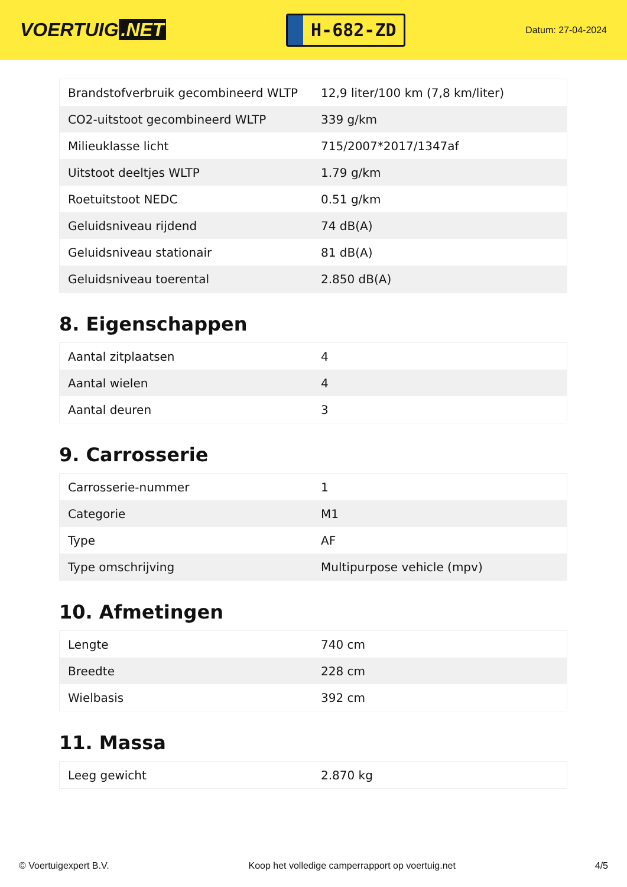VOERTUIG.NET
H-682-ZD
Datum: 27-04-2024
| Brandstofverbruik gecombineerd WLTP | 12,9 liter/100 km (7,8 km/liter) |
| CO2-uitstoot gecombineerd WLTP | 339 g/km |
| Milieuklasse licht | 715/2007*2017/1347af |
| Uitstoot deeltjes WLTP | 1.79 g/km |
| Roetuitstoot NEDC | 0.51 g/km |
| Geluidsniveau rijdend | 74 dB(A) |
| Geluidsniveau stationair | 81 dB(A) |
| Geluidsniveau toerental | 2.850 dB(A) |
8. Eigenschappen
| Aantal zitplaatsen | 4 |
| Aantal wielen | 4 |
| Aantal deuren | 3 |
9. Carrosserie
| Carrosserie-nummer | 1 |
| Categorie | M1 |
| Type | AF |
| Type omschrijving | Multipurpose vehicle (mpv) |
10. Afmetingen
| Lengte | 740 cm |
| Breedte | 228 cm |
| Wielbasis | 392 cm |
11. Massa
| Leeg gewicht | 2.870 kg |
© Voertuigexpert B.V. Koop het volledige camperrapport op voertuig.net 4/5